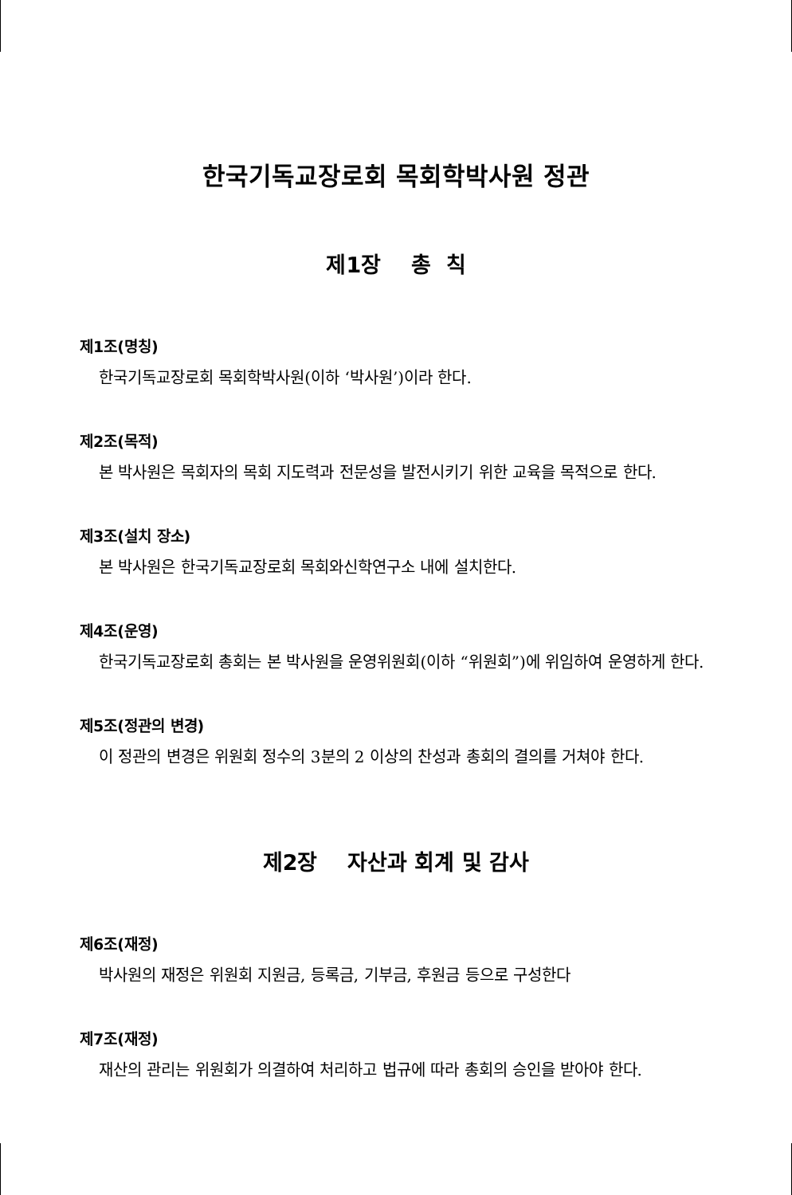한국기독교장로회 목회학박사원 정관
제1장 총 칙
제1조(명칭)
한국기독교장로회 목회학박사원(이하 ‘박사원’)이라 한다.
제2조(목적)
본 박사원은 목회자의 목회 지도력과 전문성을 발전시키기 위한 교육을 목적으로 한다.
제3조(설치 장소)
본 박사원은 한국기독교장로회 목회와신학연구소 내에 설치한다.
제4조(운영)
한국기독교장로회 총회는 본 박사원을 운영위원회(이하 “위원회”)에 위임하여 운영하게 한다.
제5조(정관의 변경)
이 정관의 변경은 위원회 정수의 3분의 2 이상의 찬성과 총회의 결의를 거쳐야 한다.
제2장 자산과 회계 및 감사
제6조(재정)
박사원의 재정은 위원회 지원금, 등록금, 기부금, 후원금 등으로 구성한다
제7조(재정)
재산의 관리는 위원회가 의결하여 처리하고 법규에 따라 총회의 승인을 받아야 한다.